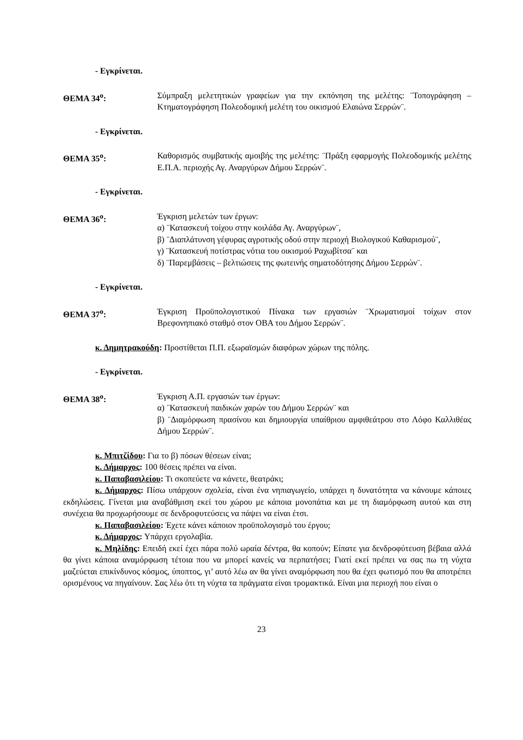- Εγκρίνεται.
ΘΕΜΑ 34<sup>ο</sup>: Σύμπραξη μελετητικών γραφείων για την εκπόνηση της μελέτης: ¨Τοπογράφηση – Κτηματογράφηση Πολεοδομική μελέτη του οικισμού Ελαιώνα Σερρών¨.
- Εγκρίνεται.
ΘΕΜΑ 35<sup>ο</sup>: Καθορισμός συμβατικής αμοιβής της μελέτης: ¨Πράξη εφαρμογής Πολεοδομικής μελέτης Ε.Π.Α. περιοχής Αγ. Αναργύρων Δήμου Σερρών¨.
- Εγκρίνεται.
ΘΕΜΑ 36<sup>ο</sup>: Έγκριση μελετών των έργων:
α) ¨Κατασκευή τοίχου στην κοιλάδα Αγ. Αναργύρων¨,
β) ¨Διαπλάτυνση γέφυρας αγροτικής οδού στην περιοχή Βιολογικού Καθαρισμού¨,
γ) ¨Κατασκευή ποτίστρας νότια του οικισμού Ραχωβίτσα¨ και
δ) ¨Παρεμβάσεις – βελτιώσεις της φωτεινής σηματοδότησης Δήμου Σερρών¨.
- Εγκρίνεται.
ΘΕΜΑ 37<sup>ο</sup>: Έγκριση Προϋπολογιστικού Πίνακα των εργασιών ¨Χρωματισμοί τοίχων στον Βρεφονηπιακό σταθμό στον ΟΒΑ του Δήμου Σερρών¨.
κ. Δημητρακούδη: Προστίθεται Π.Π. εξωραϊσμών διαφόρων χώρων της πόλης.
- Εγκρίνεται.
ΘΕΜΑ 38<sup>ο</sup>: Έγκριση Α.Π. εργασιών των έργων:
α) ¨Κατασκευή παιδικών χαρών του Δήμου Σερρών¨ και
β) ¨Διαμόρφωση πρασίνου και δημιουργία υπαίθριου αμφιθεάτρου στο Λόφο Καλλιθέας Δήμου Σερρών¨.
κ. Μπιτζίδου: Για το β) πόσων θέσεων είναι;
κ. Δήμαρχος: 100 θέσεις πρέπει να είναι.
κ. Παπαβασιλείου: Τι σκοπεύετε να κάνετε, θεατράκι;
κ. Δήμαρχος: Πίσω υπάρχουν σχολεία, είναι ένα νηπιαγωγείο, υπάρχει η δυνατότητα να κάνουμε κάποιες εκδηλώσεις. Γίνεται μια αναβάθμιση εκεί του χώρου με κάποια μονοπάτια και με τη διαμόρφωση αυτού και στη συνέχεια θα προχωρήσουμε σε δενδροφυτεύσεις να πάψει να είναι έτσι.
κ. Παπαβασιλείου: Έχετε κάνει κάποιον προϋπολογισμό του έργου;
κ. Δήμαρχος: Υπάρχει εργολαβία.
κ. Μηλίδης: Επειδή εκεί έχει πάρα πολύ ωραία δέντρα, θα κοπούν; Είπατε για δενδροφύτευση βέβαια αλλά θα γίνει κάποια αναμόρφωση τέτοια που να μπορεί κανείς να περπατήσει; Γιατί εκεί πρέπει να σας πω τη νύχτα μαζεύεται επικίνδυνος κόσμος, ύποπτος, γι’ αυτό λέω αν θα γίνει αναμόρφωση που θα έχει φωτισμό που θα αποτρέπει ορισμένους να πηγαίνουν. Σας λέω ότι τη νύχτα τα πράγματα είναι τρομακτικά. Είναι μια περιοχή που είναι ο
23